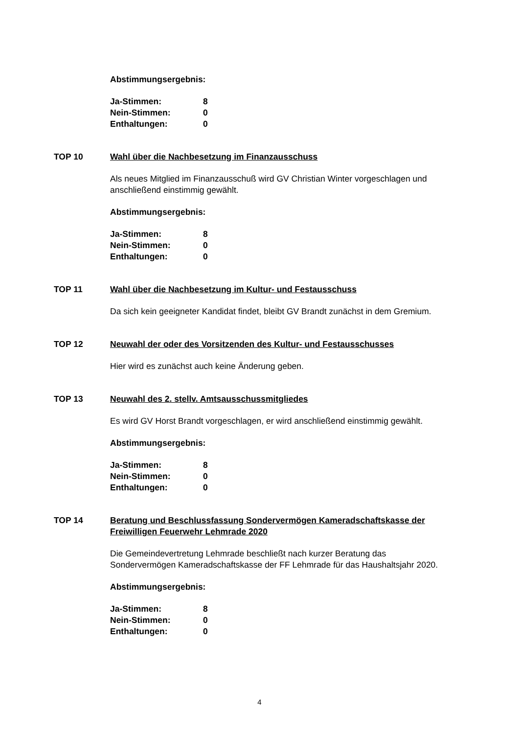Abstimmungsergebnis:
| Ja-Stimmen: | 8 |
| Nein-Stimmen: | 0 |
| Enthaltungen: | 0 |
TOP 10 Wahl über die Nachbesetzung im Finanzausschuss
Als neues Mitglied im Finanzausschuß wird GV Christian Winter vorgeschlagen und anschließend einstimmig gewählt.
Abstimmungsergebnis:
| Ja-Stimmen: | 8 |
| Nein-Stimmen: | 0 |
| Enthaltungen: | 0 |
TOP 11 Wahl über die Nachbesetzung im Kultur- und Festausschuss
Da sich kein geeigneter Kandidat findet, bleibt GV Brandt zunächst in dem Gremium.
TOP 12 Neuwahl der oder des Vorsitzenden des Kultur- und Festausschusses
Hier wird es zunächst auch keine Änderung geben.
TOP 13 Neuwahl des 2. stellv. Amtsausschussmitgliedes
Es wird GV Horst Brandt vorgeschlagen, er wird anschließend einstimmig gewählt.
Abstimmungsergebnis:
| Ja-Stimmen: | 8 |
| Nein-Stimmen: | 0 |
| Enthaltungen: | 0 |
TOP 14 Beratung und Beschlussfassung Sondervermögen Kameradschaftskasse der Freiwilligen Feuerwehr Lehmrade 2020
Die Gemeindevertretung Lehmrade beschließt nach kurzer Beratung das Sondervermögen Kameradschaftskasse der FF Lehmrade für das Haushaltsjahr 2020.
Abstimmungsergebnis:
| Ja-Stimmen: | 8 |
| Nein-Stimmen: | 0 |
| Enthaltungen: | 0 |
4